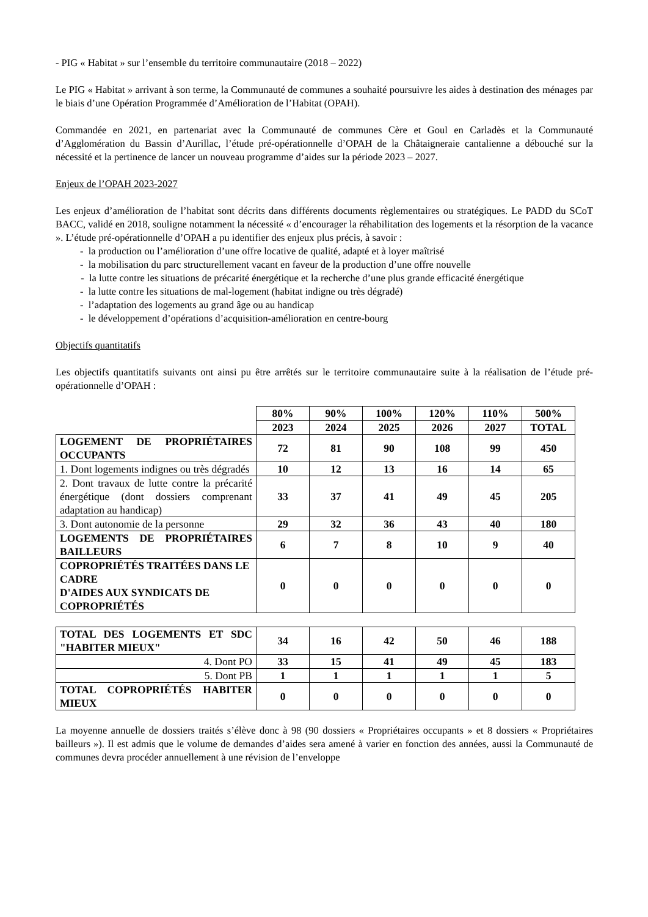- PIG « Habitat » sur l’ensemble du territoire communautaire (2018 – 2022)
Le PIG « Habitat » arrivant à son terme, la Communauté de communes a souhaité poursuivre les aides à destination des ménages par le biais d’une Opération Programmée d’Amélioration de l’Habitat (OPAH).
Commandée en 2021, en partenariat avec la Communauté de communes Cère et Goul en Carladès et la Communauté d’Agglomération du Bassin d’Aurillac, l’étude pré-opérationnelle d’OPAH de la Châtaigneraie cantalienne a débouché sur la nécessité et la pertinence de lancer un nouveau programme d’aides sur la période 2023 – 2027.
Enjeux de l’OPAH 2023-2027
Les enjeux d’amélioration de l’habitat sont décrits dans différents documents règlementaires ou stratégiques. Le PADD du SCoT BACC, validé en 2018, souligne notamment la nécessité « d’encourager la réhabilitation des logements et la résorption de la vacance ». L’étude pré-opérationnelle d’OPAH a pu identifier des enjeux plus précis, à savoir :
- la production ou l’amélioration d’une offre locative de qualité, adapté et à loyer maîtrisé
- la mobilisation du parc structurellement vacant en faveur de la production d’une offre nouvelle
- la lutte contre les situations de précarité énergétique et la recherche d’une plus grande efficacité énergétique
- la lutte contre les situations de mal-logement (habitat indigne ou très dégradé)
- l’adaptation des logements au grand âge ou au handicap
- le développement d’opérations d’acquisition-amélioration en centre-bourg
Objectifs quantitatifs
Les objectifs quantitatifs suivants ont ainsi pu être arrêtés sur le territoire communautaire suite à la réalisation de l’étude pré-opérationnelle d’OPAH :
| | 80% | 90% | 100% | 120% | 110% | 500% |
| | 2023 | 2024 | 2025 | 2026 | 2027 | TOTAL |
| LOGEMENT DE PROPRIÉTAIRES OCCUPANTS | 72 | 81 | 90 | 108 | 99 | 450 |
| 1. Dont logements indignes ou très dégradés | 10 | 12 | 13 | 16 | 14 | 65 |
| 2. Dont travaux de lutte contre la précarité énergétique (dont dossiers comprenant adaptation au handicap) | 33 | 37 | 41 | 49 | 45 | 205 |
| 3. Dont autonomie de la personne | 29 | 32 | 36 | 43 | 40 | 180 |
| LOGEMENTS DE PROPRIÉTAIRES BAILLEURS | 6 | 7 | 8 | 10 | 9 | 40 |
| COPROPRIÉTÉS TRAITÉES DANS LE CADRE D'AIDES AUX SYNDICATS DE COPROPRIÉTÉS | 0 | 0 | 0 | 0 | 0 | 0 |
| TOTAL DES LOGEMENTS ET SDC "HABITER MIEUX" | 34 | 16 | 42 | 50 | 46 | 188 |
| 4. Dont PO | 33 | 15 | 41 | 49 | 45 | 183 |
| 5. Dont PB | 1 | 1 | 1 | 1 | 1 | 5 |
| TOTAL COPROPRIÉTÉS HABITER MIEUX | 0 | 0 | 0 | 0 | 0 | 0 |
La moyenne annuelle de dossiers traités s’élève donc à 98 (90 dossiers « Propriétaires occupants » et 8 dossiers « Propriétaires bailleurs »). Il est admis que le volume de demandes d’aides sera amené à varier en fonction des années, aussi la Communauté de communes devra procéder annuellement à une révision de l’enveloppe